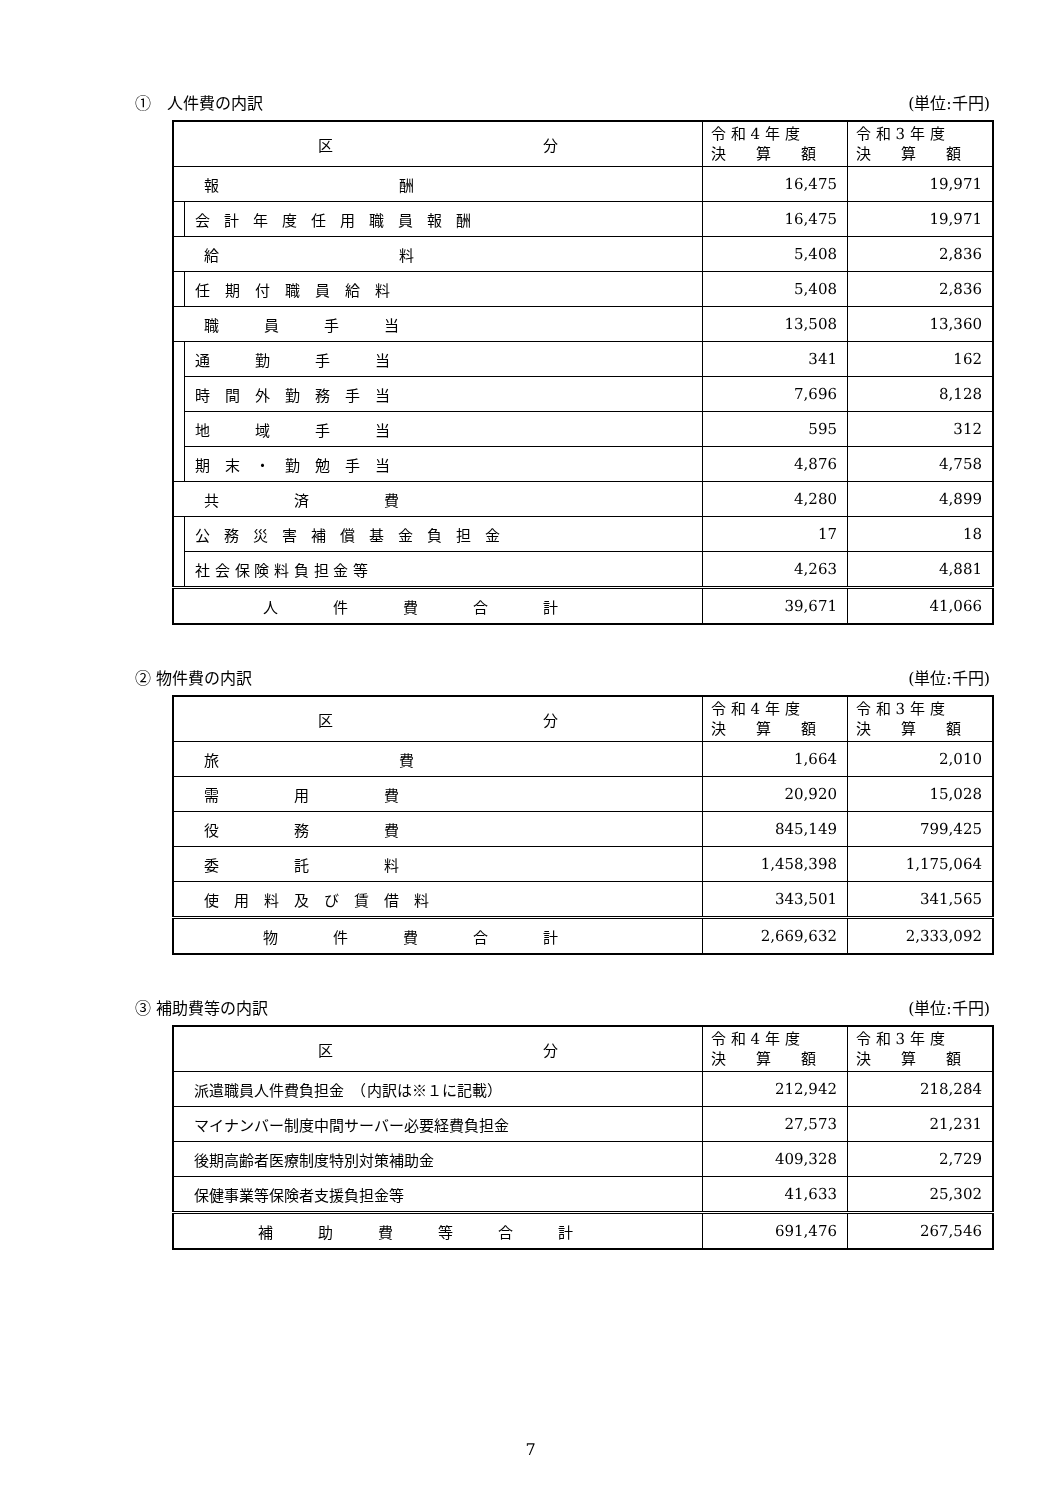①　人件費の内訳 (単位:千円)
| 区 分 | | 令 和 4 年 度 決 算 額 | 令 和 3 年 度 決 算 額 |
| --- | --- | --- | --- |
| 報 酬 | | 16,475 | 19,971 |
| | 会計年度任用職員報酬 | 16,475 | 19,971 |
| 給 料 | | 5,408 | 2,836 |
| | 任 期 付 職 員 給 料 | 5,408 | 2,836 |
| 職 員 手 当 | | 13,508 | 13,360 |
| | 通 勤 手 当 | 341 | 162 |
| | 時 間 外 勤 務 手 当 | 7,696 | 8,128 |
| | 地 域 手 当 | 595 | 312 |
| | 期 末 ・ 勤 勉 手 当 | 4,876 | 4,758 |
| 共 済 費 | | 4,280 | 4,899 |
| | 公務災害補償基金負担金 | 17 | 18 |
| | 社 会 保 険 料 負 担 金 等 | 4,263 | 4,881 |
| 人件費合計 | | 39,671 | 41,066 |
② 物件費の内訳 (単位:千円)
| 区 分 | 令 和 4 年 度 決 算 額 | 令 和 3 年 度 決 算 額 |
| --- | --- | --- |
| 旅 費 | 1,664 | 2,010 |
| 需 用 費 | 20,920 | 15,028 |
| 役 務 費 | 845,149 | 799,425 |
| 委 託 料 | 1,458,398 | 1,175,064 |
| 使 用 料 及 び 賃 借 料 | 343,501 | 341,565 |
| 物件費合計 | 2,669,632 | 2,333,092 |
③ 補助費等の内訳 (単位:千円)
| 区 分 | 令 和 4 年 度 決 算 額 | 令 和 3 年 度 決 算 額 |
| --- | --- | --- |
| 派遣職員人件費負担金 （内訳は※１に記載） | 212,942 | 218,284 |
| マイナンバー制度中間サーバー必要経費負担金 | 27,573 | 21,231 |
| 後期高齢者医療制度特別対策補助金 | 409,328 | 2,729 |
| 保健事業等保険者支援負担金等 | 41,633 | 25,302 |
| 補助費等合計 | 691,476 | 267,546 |
7